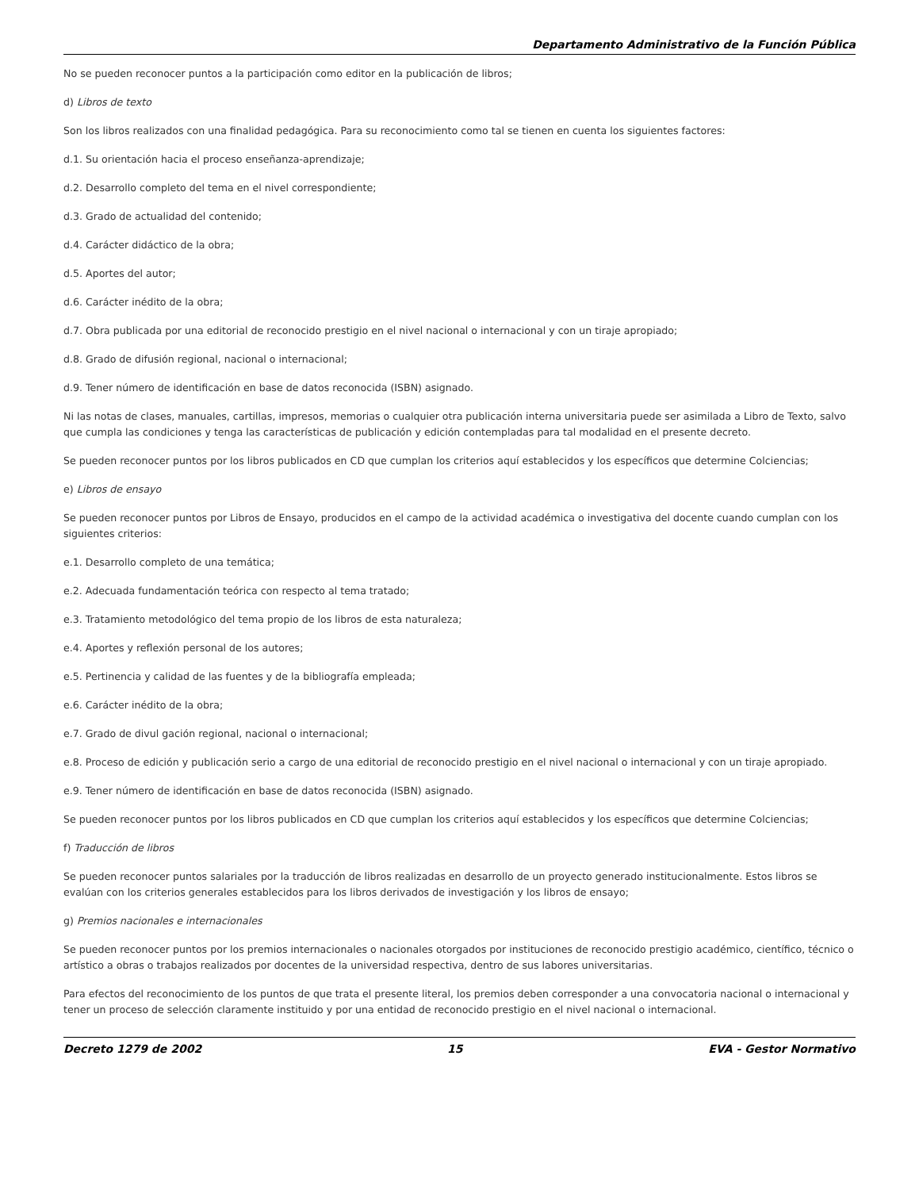Departamento Administrativo de la Función Pública
No se pueden reconocer puntos a la participación como editor en la publicación de libros;
d) Libros de texto
Son los libros realizados con una finalidad pedagógica. Para su reconocimiento como tal se tienen en cuenta los siguientes factores:
d.1. Su orientación hacia el proceso enseñanza-aprendizaje;
d.2. Desarrollo completo del tema en el nivel correspondiente;
d.3. Grado de actualidad del contenido;
d.4. Carácter didáctico de la obra;
d.5. Aportes del autor;
d.6. Carácter inédito de la obra;
d.7. Obra publicada por una editorial de reconocido prestigio en el nivel nacional o internacional y con un tiraje apropiado;
d.8. Grado de difusión regional, nacional o internacional;
d.9. Tener número de identificación en base de datos reconocida (ISBN) asignado.
Ni las notas de clases, manuales, cartillas, impresos, memorias o cualquier otra publicación interna universitaria puede ser asimilada a Libro de Texto, salvo que cumpla las condiciones y tenga las características de publicación y edición contempladas para tal modalidad en el presente decreto.
Se pueden reconocer puntos por los libros publicados en CD que cumplan los criterios aquí establecidos y los específicos que determine Colciencias;
e) Libros de ensayo
Se pueden reconocer puntos por Libros de Ensayo, producidos en el campo de la actividad académica o investigativa del docente cuando cumplan con los siguientes criterios:
e.1. Desarrollo completo de una temática;
e.2. Adecuada fundamentación teórica con respecto al tema tratado;
e.3. Tratamiento metodológico del tema propio de los libros de esta naturaleza;
e.4. Aportes y reflexión personal de los autores;
e.5. Pertinencia y calidad de las fuentes y de la bibliografía empleada;
e.6. Carácter inédito de la obra;
e.7. Grado de divul gación regional, nacional o internacional;
e.8. Proceso de edición y publicación serio a cargo de una editorial de reconocido prestigio en el nivel nacional o internacional y con un tiraje apropiado.
e.9. Tener número de identificación en base de datos reconocida (ISBN) asignado.
Se pueden reconocer puntos por los libros publicados en CD que cumplan los criterios aquí establecidos y los específicos que determine Colciencias;
f) Traducción de libros
Se pueden reconocer puntos salariales por la traducción de libros realizadas en desarrollo de un proyecto generado institucionalmente. Estos libros se evalúan con los criterios generales establecidos para los libros derivados de investigación y los libros de ensayo;
g) Premios nacionales e internacionales
Se pueden reconocer puntos por los premios internacionales o nacionales otorgados por instituciones de reconocido prestigio académico, científico, técnico o artístico a obras o trabajos realizados por docentes de la universidad respectiva, dentro de sus labores universitarias.
Para efectos del reconocimiento de los puntos de que trata el presente literal, los premios deben corresponder a una convocatoria nacional o internacional y tener un proceso de selección claramente instituido y por una entidad de reconocido prestigio en el nivel nacional o internacional.
Decreto 1279 de 2002 15 EVA - Gestor Normativo